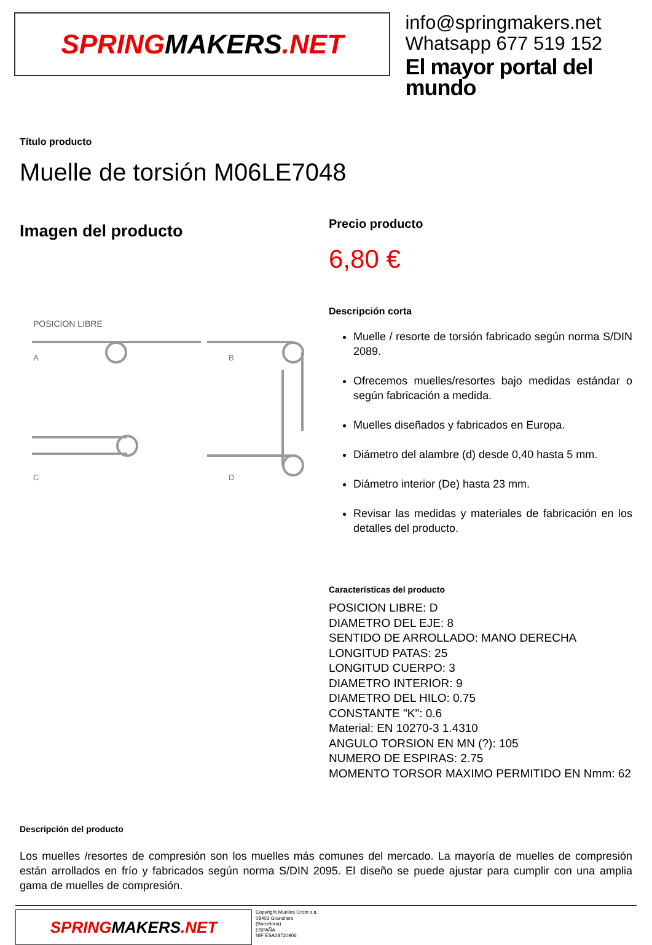SPRING MAKERS.NET
info@springmakers.net
Whatsapp 677 519 152
El mayor portal del mundo
Título producto
Muelle de torsión M06LE7048
Imagen del producto
POSICION LIBRE
A
B
C
D
Precio producto
6,80 €
Descripción corta
Muelle / resorte de torsión fabricado según norma S/DIN 2089.
Ofrecemos muelles/resortes bajo medidas estándar o según fabricación a medida.
Muelles diseñados y fabricados en Europa.
Diámetro del alambre (d) desde 0,40 hasta 5 mm.
Diámetro interior (De) hasta 23 mm.
Revisar las medidas y materiales de fabricación en los detalles del producto.
Características del producto
POSICION LIBRE: D
DIAMETRO DEL EJE: 8
SENTIDO DE ARROLLADO: MANO DERECHA
LONGITUD PATAS: 25
LONGITUD CUERPO: 3
DIAMETRO INTERIOR: 9
DIAMETRO DEL HILO: 0.75
CONSTANTE "K": 0.6
Material: EN 10270-3 1.4310
ANGULO TORSION EN MN (?): 105
NUMERO DE ESPIRAS: 2.75
MOMENTO TORSOR MAXIMO PERMITIDO EN Nmm: 62
Descripción del producto
Los muelles /resortes de compresión son los muelles más comunes del mercado. La mayoría de muelles de compresión están arrollados en frío y fabricados según norma S/DIN 2095. El diseño se puede ajustar para cumplir con una amplia gama de muelles de compresión.
SPRING MAKERS.NET
Copyright Muelles Crom s.a.
08403 Granollers
(Barcelona)
ESPAÑA
NIF ESA08720906